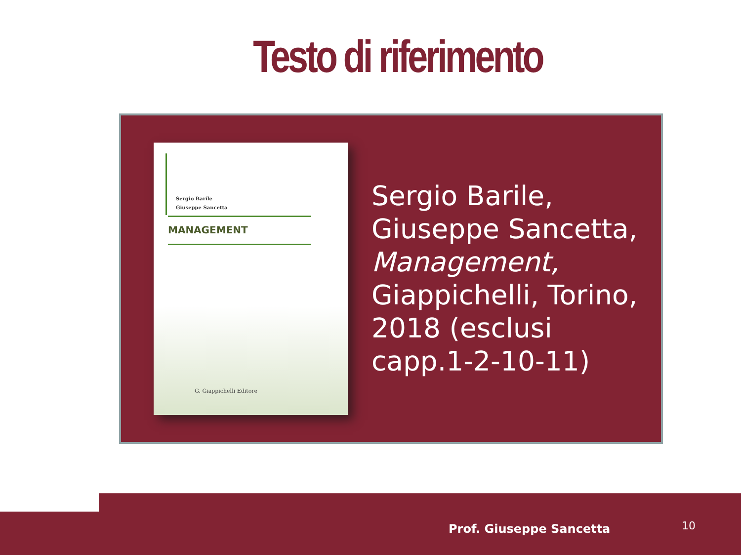Testo di riferimento
Sergio Barile
Giuseppe Sancetta
MANAGEMENT
G. Giappichelli Editore
Sergio Barile,
Giuseppe Sancetta,
Management,
Giappichelli, Torino,
2018 (esclusi
capp.1-2-10-11)
Prof. Giuseppe Sancetta 10